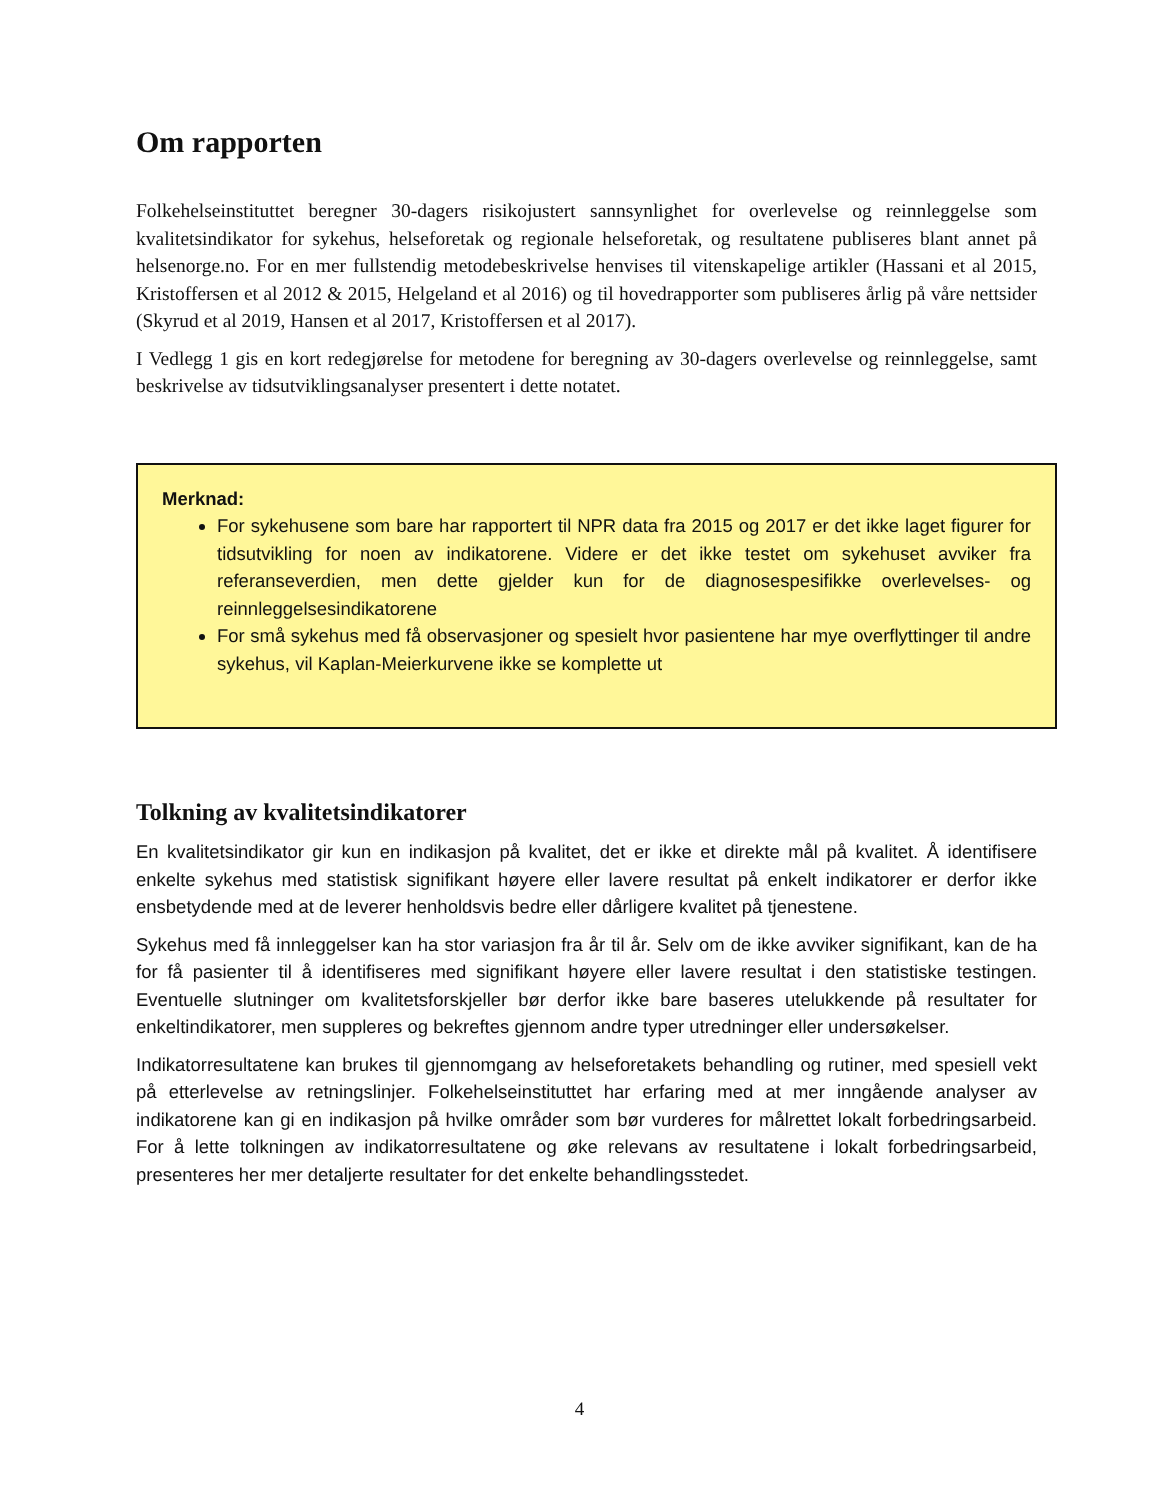Om rapporten
Folkehelseinstituttet beregner 30-dagers risikojustert sannsynlighet for overlevelse og reinnleggelse som kvalitetsindikator for sykehus, helseforetak og regionale helseforetak, og resultatene publiseres blant annet på helsenorge.no. For en mer fullstendig metodebeskrivelse henvises til vitenskapelige artikler (Hassani et al 2015, Kristoffersen et al 2012 & 2015, Helgeland et al 2016) og til hovedrapporter som publiseres årlig på våre nettsider (Skyrud et al 2019, Hansen et al 2017, Kristoffersen et al 2017).
I Vedlegg 1 gis en kort redegjørelse for metodene for beregning av 30-dagers overlevelse og reinnleggelse, samt beskrivelse av tidsutviklingsanalyser presentert i dette notatet.
Merknad:
For sykehusene som bare har rapportert til NPR data fra 2015 og 2017 er det ikke laget figurer for tidsutvikling for noen av indikatorene. Videre er det ikke testet om sykehuset avviker fra referanseverdien, men dette gjelder kun for de diagnosespesifikke overlevelses- og reinnleggelsesindikatorene
For små sykehus med få observasjoner og spesielt hvor pasientene har mye overflyttinger til andre sykehus, vil Kaplan-Meierkurvene ikke se komplette ut
Tolkning av kvalitetsindikatorer
En kvalitetsindikator gir kun en indikasjon på kvalitet, det er ikke et direkte mål på kvalitet. Å identifisere enkelte sykehus med statistisk signifikant høyere eller lavere resultat på enkelt indikatorer er derfor ikke ensbetydende med at de leverer henholdsvis bedre eller dårligere kvalitet på tjenestene.
Sykehus med få innleggelser kan ha stor variasjon fra år til år. Selv om de ikke avviker signifikant, kan de ha for få pasienter til å identifiseres med signifikant høyere eller lavere resultat i den statistiske testingen. Eventuelle slutninger om kvalitetsforskjeller bør derfor ikke bare baseres utelukkende på resultater for enkeltindikatorer, men suppleres og bekreftes gjennom andre typer utredninger eller undersøkelser.
Indikatorresultatene kan brukes til gjennomgang av helseforetakets behandling og rutiner, med spesiell vekt på etterlevelse av retningslinjer. Folkehelseinstituttet har erfaring med at mer inngående analyser av indikatorene kan gi en indikasjon på hvilke områder som bør vurderes for målrettet lokalt forbedringsarbeid. For å lette tolkningen av indikatorresultatene og øke relevans av resultatene i lokalt forbedringsarbeid, presenteres her mer detaljerte resultater for det enkelte behandlingsstedet.
4